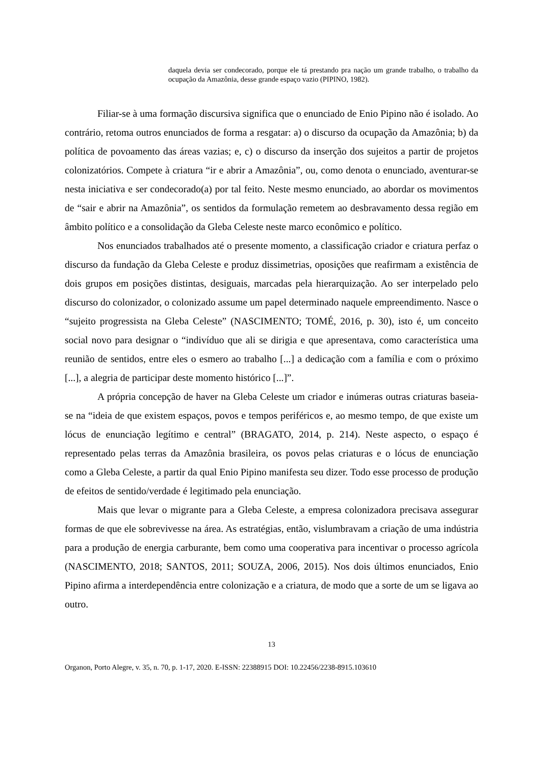daquela devia ser condecorado, porque ele tá prestando pra nação um grande trabalho, o trabalho da ocupação da Amazônia, desse grande espaço vazio (PIPINO, 1982).
Filiar-se à uma formação discursiva significa que o enunciado de Enio Pipino não é isolado. Ao contrário, retoma outros enunciados de forma a resgatar: a) o discurso da ocupação da Amazônia; b) da política de povoamento das áreas vazias; e, c) o discurso da inserção dos sujeitos a partir de projetos colonizatórios. Compete à criatura “ir e abrir a Amazônia”, ou, como denota o enunciado, aventurar-se nesta iniciativa e ser condecorado(a) por tal feito. Neste mesmo enunciado, ao abordar os movimentos de “sair e abrir na Amazônia”, os sentidos da formulação remetem ao desbravamento dessa região em âmbito político e a consolidação da Gleba Celeste neste marco econômico e político.
Nos enunciados trabalhados até o presente momento, a classificação criador e criatura perfaz o discurso da fundação da Gleba Celeste e produz dissimetrias, oposições que reafirmam a existência de dois grupos em posições distintas, desiguais, marcadas pela hierarquização. Ao ser interpelado pelo discurso do colonizador, o colonizado assume um papel determinado naquele empreendimento. Nasce o “sujeito progressista na Gleba Celeste” (NASCIMENTO; TOMÉ, 2016, p. 30), isto é, um conceito social novo para designar o “indivíduo que ali se dirigia e que apresentava, como característica uma reunião de sentidos, entre eles o esmero ao trabalho [...] a dedicação com a família e com o próximo [...], a alegria de participar deste momento histórico [...]”.
A própria concepção de haver na Gleba Celeste um criador e inúmeras outras criaturas baseia-se na “ideia de que existem espaços, povos e tempos periféricos e, ao mesmo tempo, de que existe um lócus de enunciação legítimo e central” (BRAGATO, 2014, p. 214). Neste aspecto, o espaço é representado pelas terras da Amazônia brasileira, os povos pelas criaturas e o lócus de enunciação como a Gleba Celeste, a partir da qual Enio Pipino manifesta seu dizer. Todo esse processo de produção de efeitos de sentido/verdade é legitimado pela enunciação.
Mais que levar o migrante para a Gleba Celeste, a empresa colonizadora precisava assegurar formas de que ele sobrevivesse na área. As estratégias, então, vislumbravam a criação de uma indústria para a produção de energia carburante, bem como uma cooperativa para incentivar o processo agrícola (NASCIMENTO, 2018; SANTOS, 2011; SOUZA, 2006, 2015). Nos dois últimos enunciados, Enio Pipino afirma a interdependência entre colonização e a criatura, de modo que a sorte de um se ligava ao outro.
13
Organon, Porto Alegre, v. 35, n. 70, p. 1-17, 2020. E-ISSN: 22388915 DOI: 10.22456/2238-8915.103610